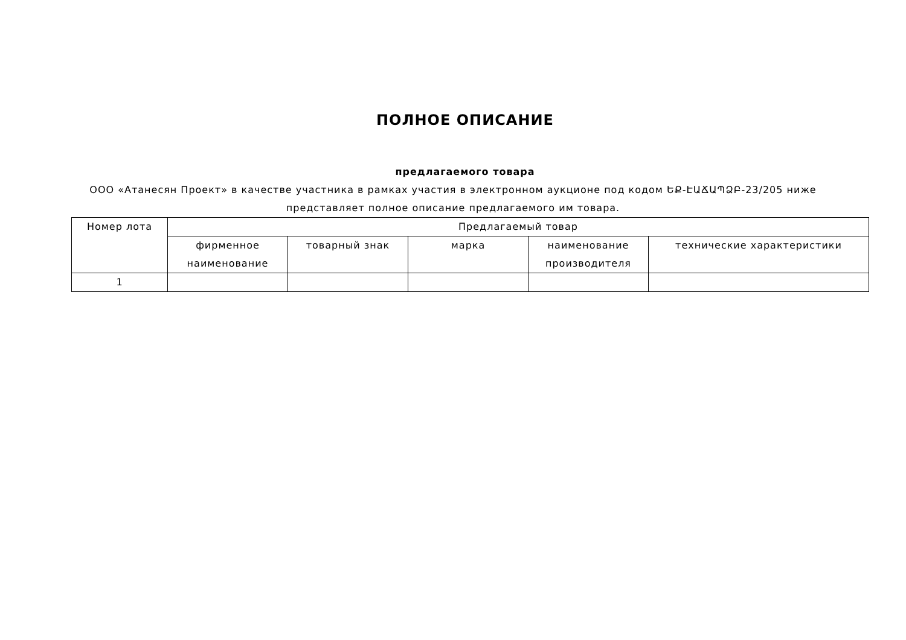ПОЛНОЕ ОПИСАНИЕ
предлагаемого товара
ООО «Атанесян Проект» в качестве участника в рамках участия в электронном аукционе под кодом ԵՔ-ԷԱՃԱՊՁԲ-23/205 ниже представляет полное описание предлагаемого им товара.
| Номер лота | Предлагаемый товар | | | | |
| --- | --- | --- | --- | --- | --- |
| | фирменное наименование | товарный знак | марка | наименование производителя | технические характеристики |
| 1 | | | | | |